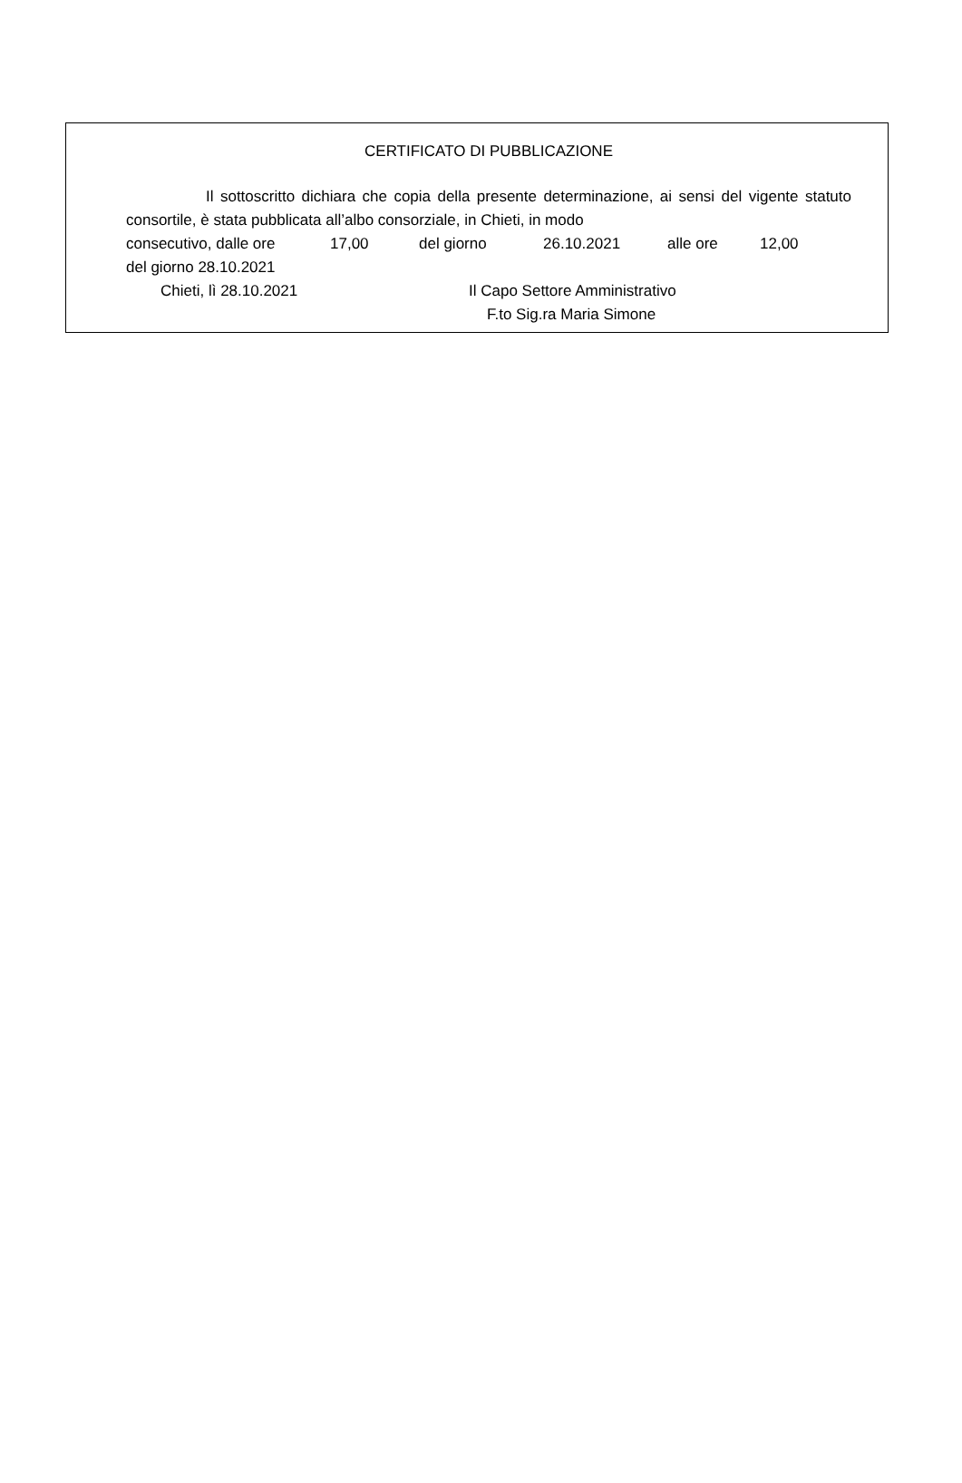CERTIFICATO DI PUBBLICAZIONE
Il sottoscritto dichiara che copia della presente determinazione, ai sensi del vigente statuto consortile, è stata pubblicata all’albo consorziale, in Chieti, in modo
consecutivo, dalle ore 17,00 del giorno 26.10.2021 alle ore 12,00
del giorno 28.10.2021
Chieti, lì 28.10.2021 Il Capo Settore Amministrativo
F.to Sig.ra Maria Simone